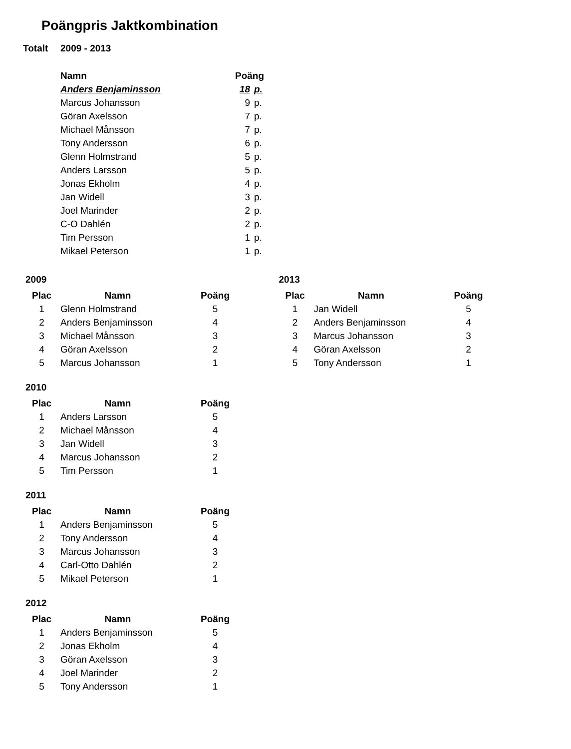Poängpris Jaktkombination
Totalt 2009 - 2013
| Namn | Poäng | |
| --- | --- | --- |
| Anders Benjaminsson | 18 | p. |
| Marcus Johansson | 9 | p. |
| Göran Axelsson | 7 | p. |
| Michael Månsson | 7 | p. |
| Tony Andersson | 6 | p. |
| Glenn Holmstrand | 5 | p. |
| Anders Larsson | 5 | p. |
| Jonas Ekholm | 4 | p. |
| Jan Widell | 3 | p. |
| Joel Marinder | 2 | p. |
| C-O Dahlén | 2 | p. |
| Tim Persson | 1 | p. |
| Mikael Peterson | 1 | p. |
2009
| Plac | Namn | Poäng |
| --- | --- | --- |
| 1 | Glenn Holmstrand | 5 |
| 2 | Anders Benjaminsson | 4 |
| 3 | Michael Månsson | 3 |
| 4 | Göran Axelsson | 2 |
| 5 | Marcus Johansson | 1 |
2013
| Plac | Namn | Poäng |
| --- | --- | --- |
| 1 | Jan Widell | 5 |
| 2 | Anders Benjaminsson | 4 |
| 3 | Marcus Johansson | 3 |
| 4 | Göran Axelsson | 2 |
| 5 | Tony Andersson | 1 |
2010
| Plac | Namn | Poäng |
| --- | --- | --- |
| 1 | Anders Larsson | 5 |
| 2 | Michael Månsson | 4 |
| 3 | Jan Widell | 3 |
| 4 | Marcus Johansson | 2 |
| 5 | Tim Persson | 1 |
2011
| Plac | Namn | Poäng |
| --- | --- | --- |
| 1 | Anders Benjaminsson | 5 |
| 2 | Tony Andersson | 4 |
| 3 | Marcus Johansson | 3 |
| 4 | Carl-Otto Dahlén | 2 |
| 5 | Mikael Peterson | 1 |
2012
| Plac | Namn | Poäng |
| --- | --- | --- |
| 1 | Anders Benjaminsson | 5 |
| 2 | Jonas Ekholm | 4 |
| 3 | Göran Axelsson | 3 |
| 4 | Joel Marinder | 2 |
| 5 | Tony Andersson | 1 |